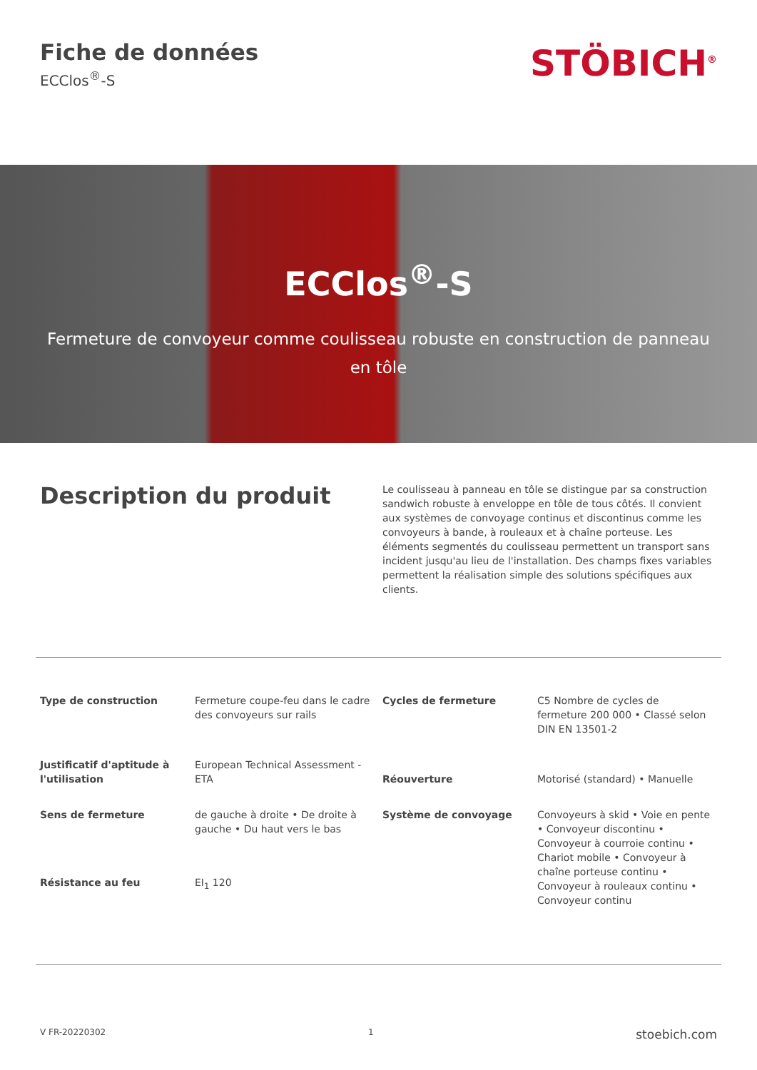Fiche de données
ECClos<sup>®</sup>-S
STÖBICH<sup>®</sup>
ECClos<sup>®</sup>-S
Fermeture de convoyeur comme coulisseau robuste en construction de panneau en tôle
Description du produit
Le coulisseau à panneau en tôle se distingue par sa construction sandwich robuste à enveloppe en tôle de tous côtés. Il convient aux systèmes de convoyage continus et discontinus comme les convoyeurs à bande, à rouleaux et à chaîne porteuse. Les éléments segmentés du coulisseau permettent un transport sans incident jusqu'au lieu de l'installation. Des champs fixes variables permettent la réalisation simple des solutions spécifiques aux clients.
| Type de construction | Fermeture coupe-feu dans le cadre des convoyeurs sur rails | Cycles de fermeture | C5 Nombre de cycles de fermeture 200 000 • Classé selon DIN EN 13501-2 |
| Justificatif d'aptitude à l'utilisation | European Technical Assessment - ETA | Réouverture | Motorisé (standard) • Manuelle |
| Sens de fermeture | de gauche à droite • De droite à gauche • Du haut vers le bas | Système de convoyage | Convoyeurs à skid • Voie en pente • Convoyeur discontinu • Convoyeur à courroie continu • Chariot mobile • Convoyeur à chaîne porteuse continu • Convoyeur à rouleaux continu • Convoyeur continu |
| Résistance au feu | EI<sub>1</sub> 120 | | |
V FR-20220302 1 stoebich.com